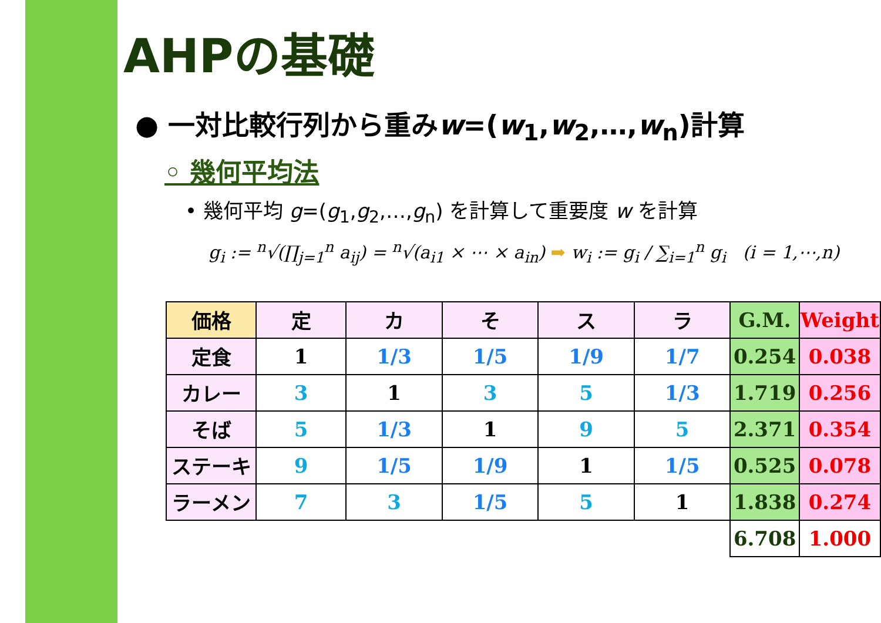AHPの基礎
● 一対比較行列から重みw=(w<sub>1</sub>,w<sub>2</sub>,…,w<sub>n</sub>)計算
◦ 幾何平均法
• 幾何平均 g=(g<sub>1</sub>,g<sub>2</sub>,…,g<sub>n</sub>) を計算して重要度 w を計算
g<sub>i</sub> := <sup>n</sup>√(∏<sub>j=1</sub><sup>n</sup> a<sub>ij</sub>) = <sup>n</sup>√(a<sub>i1</sub> × ⋯ × a<sub>in</sub>) ➡ w<sub>i</sub> := g<sub>i</sub> / ∑<sub>i=1</sub><sup>n</sup> g<sub>i</sub> (i = 1,⋯,n)
| 価格 | 定 | カ | そ | ス | ラ | G.M. | Weight |
| --- | --- | --- | --- | --- | --- | --- | --- |
| 定食 | 1 | 1/3 | 1/5 | 1/9 | 1/7 | 0.254 | 0.038 |
| カレー | 3 | 1 | 3 | 5 | 1/3 | 1.719 | 0.256 |
| そば | 5 | 1/3 | 1 | 9 | 5 | 2.371 | 0.354 |
| ステーキ | 9 | 1/5 | 1/9 | 1 | 1/5 | 0.525 | 0.078 |
| ラーメン | 7 | 3 | 1/5 | 5 | 1 | 1.838 | 0.274 |
| | | | | | | 6.708 | 1.000 |